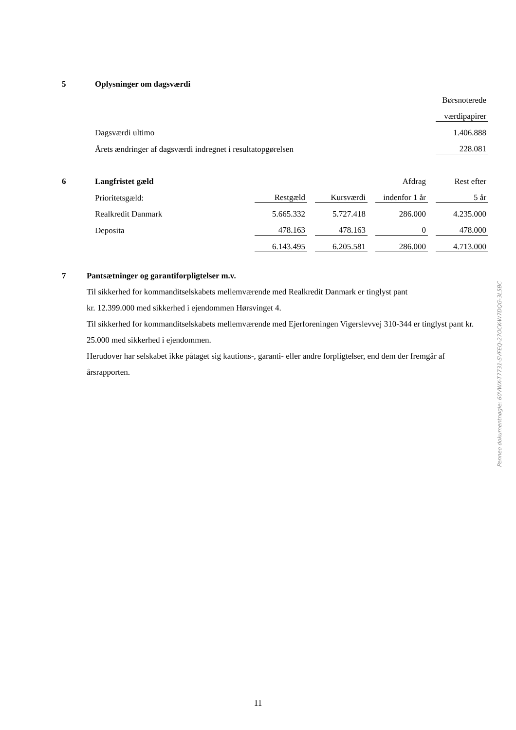| 5 | Oplysninger om dagsværdi | |
| | | Børsnoterede |
| | | værdipapirer |
| | Dagsværdi ultimo | 1.406.888 |
| | Årets ændringer af dagsværdi indregnet i resultatopgørelsen | 228.081 |
| 6 | Langfristet gæld | | | | | Afdrag | | Rest efter |
| | Prioritetsgæld: | Restgæld | | Kursværdi | | indenfor 1 år | | 5 år |
| | Realkredit Danmark | 5.665.332 | | 5.727.418 | | 286.000 | | 4.235.000 |
| | Deposita | 478.163 | | 478.163 | | 0 | | 478.000 |
| | | 6.143.495 | | 6.205.581 | | 286.000 | | 4.713.000 |
7 Pantsætninger og garantiforpligtelser m.v.
Til sikkerhed for kommanditselskabets mellemværende med Realkredit Danmark er tinglyst pant
kr. 12.399.000 med sikkerhed i ejendommen Hørsvinget 4.
Til sikkerhed for kommanditselskabets mellemværende med Ejerforeningen Vigerslevvej 310-344 er tinglyst pant kr. 25.000 med sikkerhed i ejendommen.
Herudover har selskabet ikke påtaget sig kautions-, garanti- eller andre forpligtelser, end dem der fremgår af årsrapporten.
Penneo dokumentnøgle: 60VWX-T7731-SVFEQ-27OCK-W7DQG-3L5BC
11